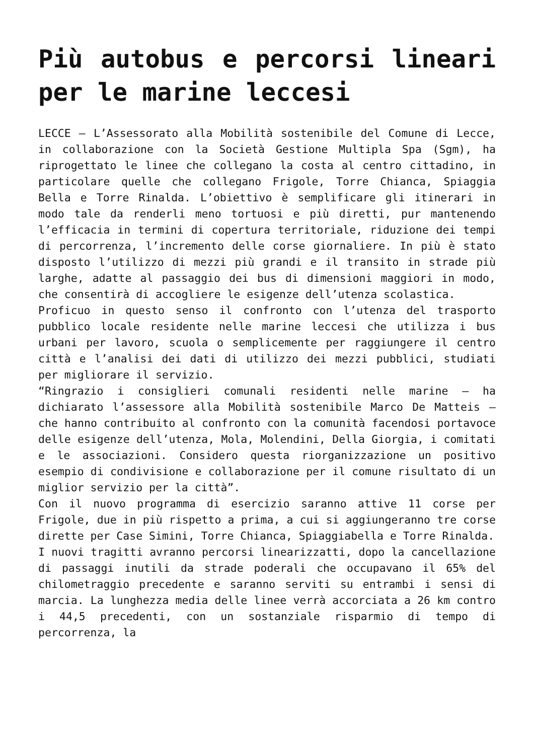Più autobus e percorsi lineari per le marine leccesi
LECCE – L’Assessorato alla Mobilità sostenibile del Comune di Lecce, in collaborazione con la Società Gestione Multipla Spa (Sgm), ha riprogettato le linee che collegano la costa al centro cittadino, in particolare quelle che collegano Frigole, Torre Chianca, Spiaggia Bella e Torre Rinalda. L’obiettivo è semplificare gli itinerari in modo tale da renderli meno tortuosi e più diretti, pur mantenendo l’efficacia in termini di copertura territoriale, riduzione dei tempi di percorrenza, l’incremento delle corse giornaliere. In più è stato disposto l’utilizzo di mezzi più grandi e il transito in strade più larghe, adatte al passaggio dei bus di dimensioni maggiori in modo, che consentirà di accogliere le esigenze dell’utenza scolastica.
Proficuo in questo senso il confronto con l’utenza del trasporto pubblico locale residente nelle marine leccesi che utilizza i bus urbani per lavoro, scuola o semplicemente per raggiungere il centro città e l’analisi dei dati di utilizzo dei mezzi pubblici, studiati per migliorare il servizio.
“Ringrazio i consiglieri comunali residenti nelle marine – ha dichiarato l’assessore alla Mobilità sostenibile Marco De Matteis – che hanno contribuito al confronto con la comunità facendosi portavoce delle esigenze dell’utenza, Mola, Molendini, Della Giorgia, i comitati e le associazioni. Considero questa riorganizzazione un positivo esempio di condivisione e collaborazione per il comune risultato di un miglior servizio per la città”.
Con il nuovo programma di esercizio saranno attive 11 corse per Frigole, due in più rispetto a prima, a cui si aggiungeranno tre corse dirette per Case Simini, Torre Chianca, Spiaggiabella e Torre Rinalda.
I nuovi tragitti avranno percorsi linearizzatti, dopo la cancellazione di passaggi inutili da strade poderali che occupavano il 65% del chilometraggio precedente e saranno serviti su entrambi i sensi di marcia. La lunghezza media delle linee verrà accorciata a 26 km contro i 44,5 precedenti, con un sostanziale risparmio di tempo di percorrenza, la